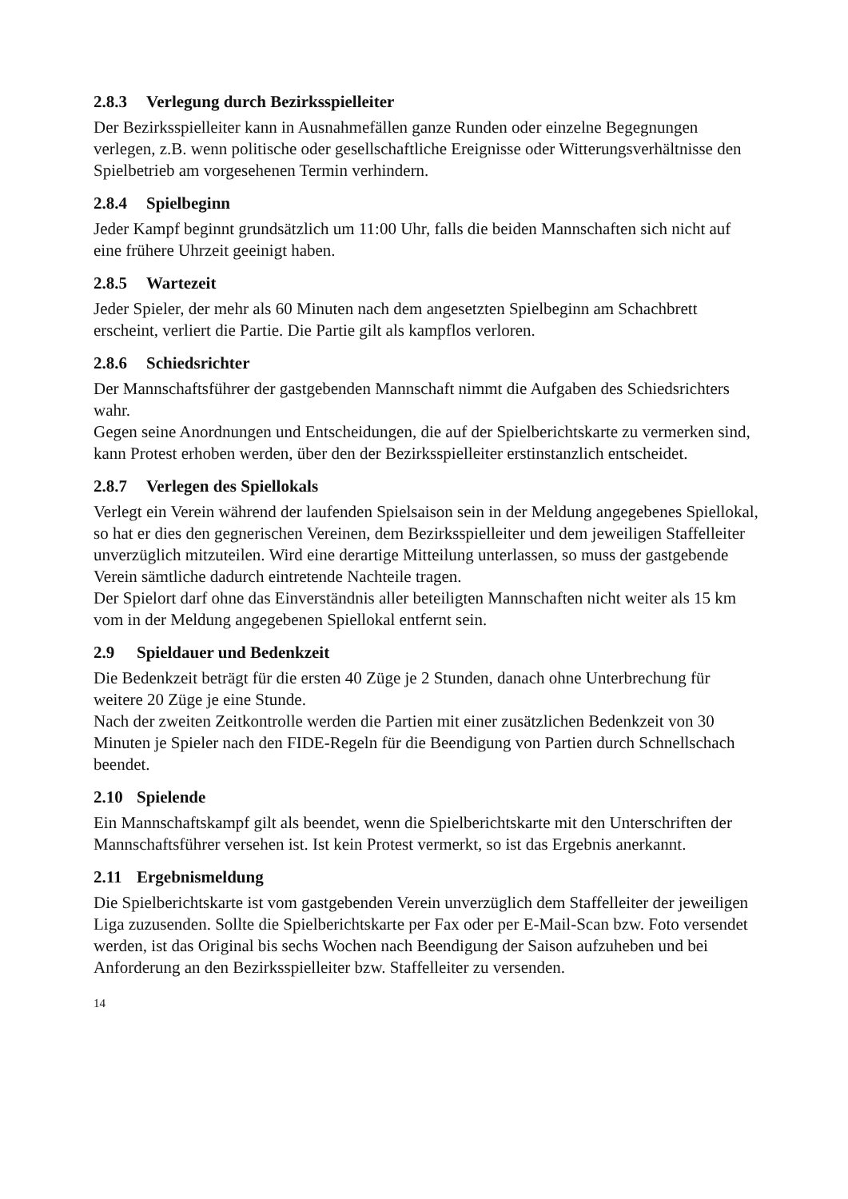2.8.3 Verlegung durch Bezirksspielleiter
Der Bezirksspielleiter kann in Ausnahmefällen ganze Runden oder einzelne Begegnungen verlegen, z.B. wenn politische oder gesellschaftliche Ereignisse oder Witterungsverhältnisse den Spielbetrieb am vorgesehenen Termin verhindern.
2.8.4 Spielbeginn
Jeder Kampf beginnt grundsätzlich um 11:00 Uhr, falls die beiden Mannschaften sich nicht auf eine frühere Uhrzeit geeinigt haben.
2.8.5 Wartezeit
Jeder Spieler, der mehr als 60 Minuten nach dem angesetzten Spielbeginn am Schachbrett erscheint, verliert die Partie. Die Partie gilt als kampflos verloren.
2.8.6 Schiedsrichter
Der Mannschaftsführer der gastgebenden Mannschaft nimmt die Aufgaben des Schiedsrichters wahr.
Gegen seine Anordnungen und Entscheidungen, die auf der Spielberichtskarte zu vermerken sind, kann Protest erhoben werden, über den der Bezirksspielleiter erstinstanzlich entscheidet.
2.8.7 Verlegen des Spiellokals
Verlegt ein Verein während der laufenden Spielsaison sein in der Meldung angegebenes Spiellokal, so hat er dies den gegnerischen Vereinen, dem Bezirksspielleiter und dem jeweiligen Staffelleiter unverzüglich mitzuteilen. Wird eine derartige Mitteilung unterlassen, so muss der gastgebende Verein sämtliche dadurch eintretende Nachteile tragen.
Der Spielort darf ohne das Einverständnis aller beteiligten Mannschaften nicht weiter als 15 km vom in der Meldung angegebenen Spiellokal entfernt sein.
2.9 Spieldauer und Bedenkzeit
Die Bedenkzeit beträgt für die ersten 40 Züge je 2 Stunden, danach ohne Unterbrechung für weitere 20 Züge je eine Stunde.
Nach der zweiten Zeitkontrolle werden die Partien mit einer zusätzlichen Bedenkzeit von 30 Minuten je Spieler nach den FIDE-Regeln für die Beendigung von Partien durch Schnellschach beendet.
2.10 Spielende
Ein Mannschaftskampf gilt als beendet, wenn die Spielberichtskarte mit den Unterschriften der Mannschaftsführer versehen ist. Ist kein Protest vermerkt, so ist das Ergebnis anerkannt.
2.11 Ergebnismeldung
Die Spielberichtskarte ist vom gastgebenden Verein unverzüglich dem Staffelleiter der jeweiligen Liga zuzusenden. Sollte die Spielberichtskarte per Fax oder per E-Mail-Scan bzw. Foto versendet werden, ist das Original bis sechs Wochen nach Beendigung der Saison aufzuheben und bei Anforderung an den Bezirksspielleiter bzw. Staffelleiter zu versenden.
14